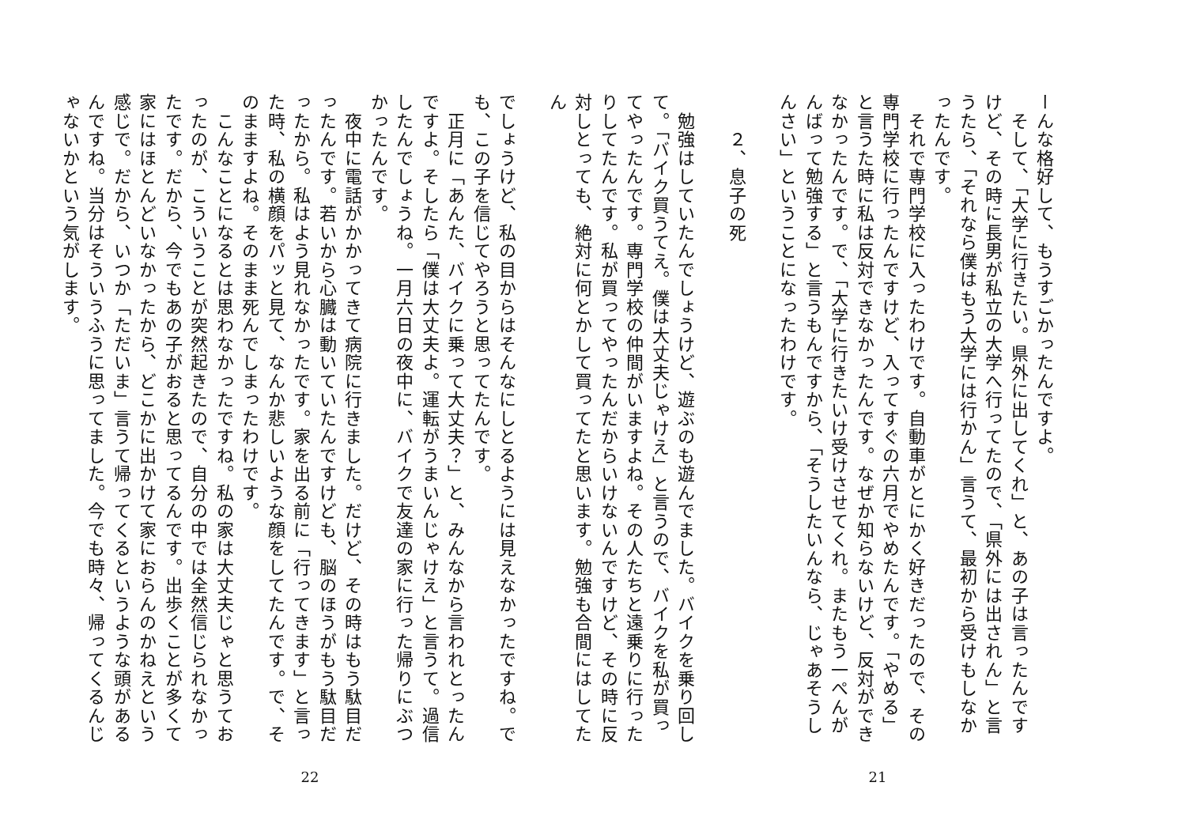ーんな格好して、もうすごかったんですよ。
　そして、「大学に行きたい。県外に出してくれ」と、あの子は言ったんですけど、その時に長男が私立の大学へ行ってたので、「県外には出されん」と言うたら、「それなら僕はもう大学には行かん」言うて、最初から受けもしなかったんです。
　それで専門学校に入ったわけです。自動車がとにかく好きだったので、その専門学校に行ったんですけど、入ってすぐの六月でやめたんです。「やめる」と言うた時に私は反対できなかったんです。なぜか知らないけど、反対ができなかったんです。で、「大学に行きたいけ受けさせてくれ。またもう一ぺんがんばって勉強する」と言うもんですから、「そうしたいんなら、じゃあそうしんさい」ということになったわけです。
　　２、息子の死
　勉強はしていたんでしょうけど、遊ぶのも遊んでました。バイクを乗り回して。「バイク買うてえ。僕は大丈夫じゃけえ」と言うので、バイクを私が買ってやったんです。専門学校の仲間がいますよね。その人たちと遠乗りに行ったりしてたんです。私が買ってやったんだからいけないんですけど、その時に反対しとっても、絶対に何とかして買ってたと思います。勉強も合間にはしてたん
21
でしょうけど、私の目からはそんなにしとるようには見えなかったですね。でも、この子を信じてやろうと思ってたんです。
　正月に「あんた、バイクに乗って大丈夫？」と、みんなから言われとったんですよ。そしたら「僕は大丈夫よ。運転がうまいんじゃけえ」と言うて。過信したんでしょうね。一月六日の夜中に、バイクで友達の家に行った帰りにぶつかったんです。
　夜中に電話がかかってきて病院に行きました。だけど、その時はもう駄目だったんです。若いから心臓は動いていたんですけども、脳のほうがもう駄目だったから。私はよう見れなかったです。家を出る前に「行ってきます」と言った時、私の横顔をパッと見て、なんか悲しいような顔をしてたんです。で、そのまますよね。そのまま死んでしまったわけです。
　こんなことになるとは思わなかったですね。私の家は大丈夫じゃと思うておったのが、こういうことが突然起きたので、自分の中では全然信じられなかったです。だから、今でもあの子がおると思ってるんです。出歩くことが多くて家にはほとんどいなかったから、どこかに出かけて家におらんのかねえという感じで。だから、いつか「ただいま」言うて帰ってくるというような頭があるんですね。当分はそういうふうに思ってました。今でも時々、帰ってくるんじゃないかという気がします。
22